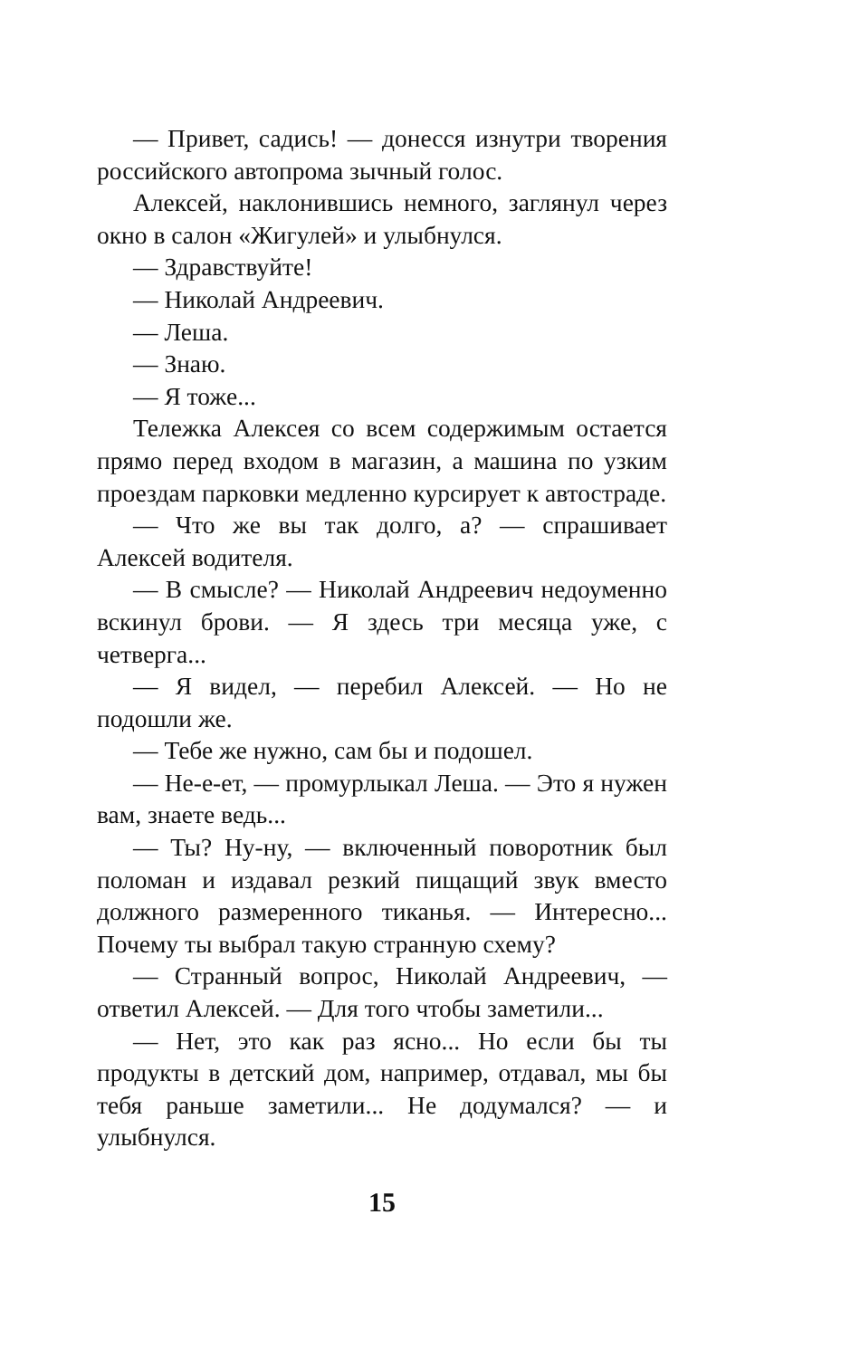— Привет, садись! — донесся изнутри творения российского автопрома зычный голос.
Алексей, наклонившись немного, заглянул через окно в салон «Жигулей» и улыбнулся.
— Здравствуйте!
— Николай Андреевич.
— Леша.
— Знаю.
— Я тоже...
Тележка Алексея со всем содержимым остается прямо перед входом в магазин, а машина по узким проездам парковки медленно курсирует к автостраде.
— Что же вы так долго, а? — спрашивает Алексей водителя.
— В смысле? — Николай Андреевич недоуменно вскинул брови. — Я здесь три месяца уже, с четверга...
— Я видел, — перебил Алексей. — Но не подошли же.
— Тебе же нужно, сам бы и подошел.
— Не-е-ет, — промурлыкал Леша. — Это я нужен вам, знаете ведь...
— Ты? Ну-ну, — включенный поворотник был поломан и издавал резкий пищащий звук вместо должного размеренного тиканья. — Интересно... Почему ты выбрал такую странную схему?
— Странный вопрос, Николай Андреевич, — ответил Алексей. — Для того чтобы заметили...
— Нет, это как раз ясно... Но если бы ты продукты в детский дом, например, отдавал, мы бы тебя раньше заметили... Не додумался? — и улыбнулся.
15